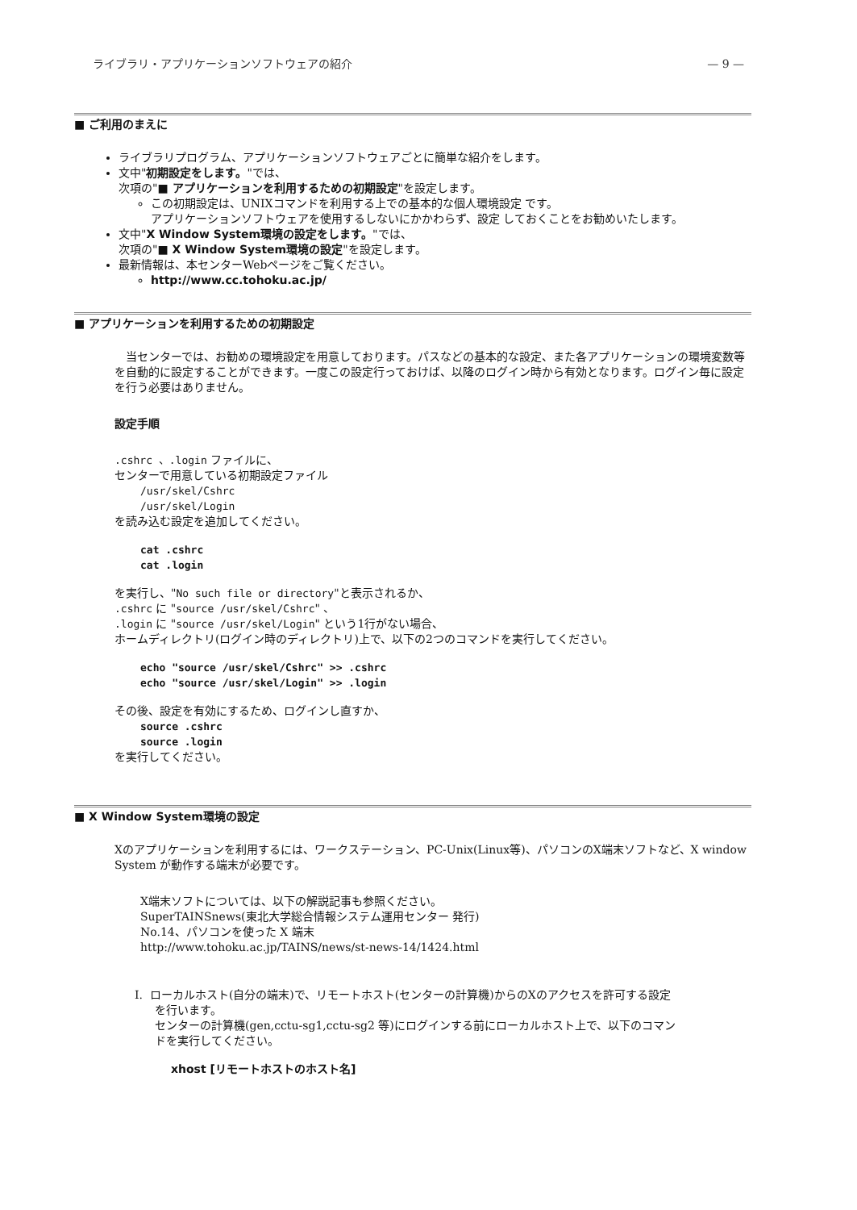ライブラリ・アプリケーションソフトウェアの紹介 — 9 —
■ ご利用のまえに
ライブラリプログラム、アプリケーションソフトウェアごとに簡単な紹介をします。
文中"初期設定をします。"では、
次項の"■ アプリケーションを利用するための初期設定"を設定します。
この初期設定は、UNIXコマンドを利用する上での基本的な個人環境設定 です。
アプリケーションソフトウェアを使用するしないにかかわらず、設定 しておくことをお勧めいたします。
文中"X Window System環境の設定をします。"では、
次項の"■ X Window System環境の設定"を設定します。
最新情報は、本センターWebページをご覧ください。
http://www.cc.tohoku.ac.jp/
■ アプリケーションを利用するための初期設定
　当センターでは、お勧めの環境設定を用意しております。パスなどの基本的な設定、また各アプリケーションの環境変数等を自動的に設定することができます。一度この設定行っておけば、以降のログイン時から有効となります。ログイン毎に設定を行う必要はありません。
設定手順
.cshrc 、.login ファイルに、
センターで用意している初期設定ファイル
/usr/skel/Cshrc
/usr/skel/Login
を読み込む設定を追加してください。
cat .cshrc
cat .login
を実行し、"No such file or directory"と表示されるか、
.cshrc に "source /usr/skel/Cshrc" 、
.login に "source /usr/skel/Login" という1行がない場合、
ホームディレクトリ(ログイン時のディレクトリ)上で、以下の2つのコマンドを実行してください。
echo "source /usr/skel/Cshrc" >> .cshrc
echo "source /usr/skel/Login" >> .login
その後、設定を有効にするため、ログインし直すか、
source .cshrc
source .login
を実行してください。
■ X Window System環境の設定
Xのアプリケーションを利用するには、ワークステーション、PC-Unix(Linux等)、パソコンのX端末ソフトなど、X window System が動作する端末が必要です。
X端末ソフトについては、以下の解説記事も参照ください。
SuperTAINSnews(東北大学総合情報システム運用センター 発行)
No.14、パソコンを使った X 端末
http://www.tohoku.ac.jp/TAINS/news/st-news-14/1424.html
I. ローカルホスト(自分の端末)で、リモートホスト(センターの計算機)からのXのアクセスを許可する設定
を行います。
センターの計算機(gen,cctu-sg1,cctu-sg2 等)にログインする前にローカルホスト上で、以下のコマン
ドを実行してください。
xhost [リモートホストのホスト名]